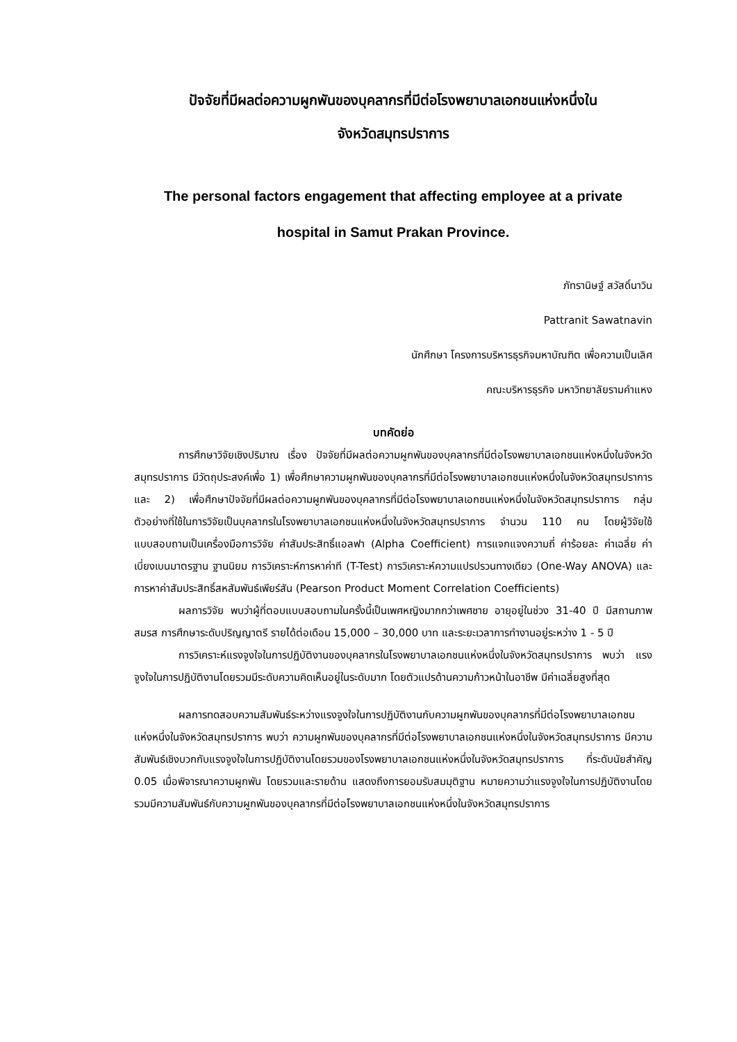ปัจจัยที่มีผลต่อความผูกพันของบุคลากรที่มีต่อโรงพยาบาลเอกชนแห่งหนึ่งใน
จังหวัดสมุทรปราการ
The personal factors engagement that affecting employee at a private
hospital in Samut Prakan Province.
ภัทรานิษฐ์ สวัสดิ์นาวิน
Pattranit Sawatnavin
นักศึกษา โครงการบริหารธุรกิจมหาบัณฑิต เพื่อความเป็นเลิศ
คณะบริหารธุรกิจ มหาวิทยาลัยรามคำแหง
บทคัดย่อ
การศึกษาวิจัยเชิงปริมาณ เรื่อง ปัจจัยที่มีผลต่อความผูกพันของบุคลากรที่มีต่อโรงพยาบาลเอกชนแห่งหนึ่งในจังหวัดสมุทรปราการ มีวัตถุประสงค์เพื่อ 1) เพื่อศึกษาความผูกพันของบุคลากรที่มีต่อโรงพยาบาลเอกชนแห่งหนึ่งในจังหวัดสมุทรปราการและ 2) เพื่อศึกษาปัจจัยที่มีผลต่อความผูกพันของบุคลากรที่มีต่อโรงพยาบาลเอกชนแห่งหนึ่งในจังหวัดสมุทรปราการ กลุ่มตัวอย่างที่ใช้ในการวิจัยเป็นบุคลากรในโรงพยาบาลเอกชนแห่งหนึ่งในจังหวัดสมุทรปราการ จำนวน 110 คน โดยผู้วิจัยใช้แบบสอบถามเป็นเครื่องมือการวิจัย ค่าสัมประสิทธิ์แอลฟา (Alpha Coefficient) การแจกแจงความถี่ ค่าร้อยละ ค่าเฉลี่ย ค่าเบี่ยงเบนมาตรฐาน ฐานนิยม การวิเคราะห์การหาค่าที (T-Test) การวิเคราะห์ความแปรปรวนทางเดียว (One-Way ANOVA) และการหาค่าสัมประสิทธิ์สหสัมพันธ์เพียร์สัน (Pearson Product Moment Correlation Coefficients)
ผลการวิจัย พบว่าผู้ที่ตอบแบบสอบถามในครั้งนี้เป็นเพศหญิงมากกว่าเพศชาย อายุอยู่ในช่วง 31-40 ปี มีสถานภาพสมรส การศึกษาระดับปริญญาตรี รายได้ต่อเดือน 15,000 – 30,000 บาท และระยะเวลาการทำงานอยู่ระหว่าง 1 - 5 ปี
การวิเคราะห์แรงจูงใจในการปฏิบัติงานของบุคลากรในโรงพยาบาลเอกชนแห่งหนึ่งในจังหวัดสมุทรปราการ พบว่า แรงจูงใจในการปฏิบัติงานโดยรวมมีระดับความคิดเห็นอยู่ในระดับมาก โดยตัวแปรด้านความก้าวหน้าในอาชีพ มีค่าเฉลี่ยสูงที่สุด
ผลการทดสอบความสัมพันธ์ระหว่างแรงจูงใจในการปฏิบัติงานกับความผูกพันของบุคลากรที่มีต่อโรงพยาบาลเอกชนแห่งหนึ่งในจังหวัดสมุทรปราการ พบว่า ความผูกพันของบุคลากรที่มีต่อโรงพยาบาลเอกชนแห่งหนึ่งในจังหวัดสมุทรปราการ มีความสัมพันธ์เชิงบวกกับแรงจูงใจในการปฏิบัติงานโดยรวมของโรงพยาบาลเอกชนแห่งหนึ่งในจังหวัดสมุทรปราการ ที่ระดับนัยสำคัญ 0.05 เมื่อพิจารณาความผูกพัน โดยรวมและรายด้าน แสดงถึงการยอมรับสมมุติฐาน หมายความว่าแรงจูงใจในการปฏิบัติงานโดยรวมมีความสัมพันธ์กับความผูกพันของบุคลากรที่มีต่อโรงพยาบาลเอกชนแห่งหนึ่งในจังหวัดสมุทรปราการ